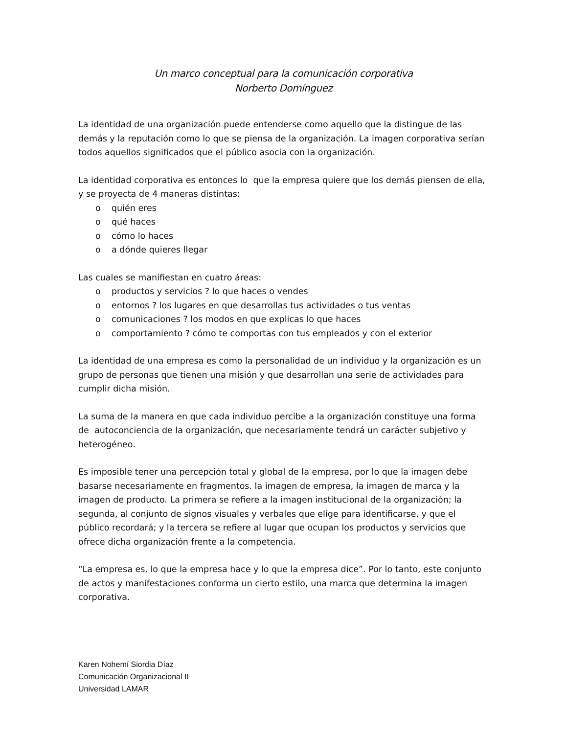Un marco conceptual para la comunicación corporativa
Norberto Domínguez
La identidad de una organización puede entenderse como aquello que la distingue de las demás y la reputación como lo que se piensa de la organización. La imagen corporativa serían todos aquellos significados que el público asocia con la organización.
La identidad corporativa es entonces lo que la empresa quiere que los demás piensen de ella, y se proyecta de 4 maneras distintas:
o quién eres
o qué haces
o cómo lo haces
o a dónde quieres llegar
Las cuales se manifiestan en cuatro áreas:
o productos y servicios ? lo que haces o vendes
o entornos ? los lugares en que desarrollas tus actividades o tus ventas
o comunicaciones ? los modos en que explicas lo que haces
o comportamiento ? cómo te comportas con tus empleados y con el exterior
La identidad de una empresa es como la personalidad de un individuo y la organización es un grupo de personas que tienen una misión y que desarrollan una serie de actividades para cumplir dicha misión.
La suma de la manera en que cada individuo percibe a la organización constituye una forma de autoconciencia de la organización, que necesariamente tendrá un carácter subjetivo y heterogéneo.
Es imposible tener una percepción total y global de la empresa, por lo que la imagen debe basarse necesariamente en fragmentos. la imagen de empresa, la imagen de marca y la imagen de producto. La primera se refiere a la imagen institucional de la organización; la segunda, al conjunto de signos visuales y verbales que elige para identificarse, y que el público recordará; y la tercera se refiere al lugar que ocupan los productos y servicios que ofrece dicha organización frente a la competencia.
“La empresa es, lo que la empresa hace y lo que la empresa dice”. Por lo tanto, este conjunto de actos y manifestaciones conforma un cierto estilo, una marca que determina la imagen corporativa.
Karen Nohemí Siordia Díaz
Comunicación Organizacional II
Universidad LAMAR